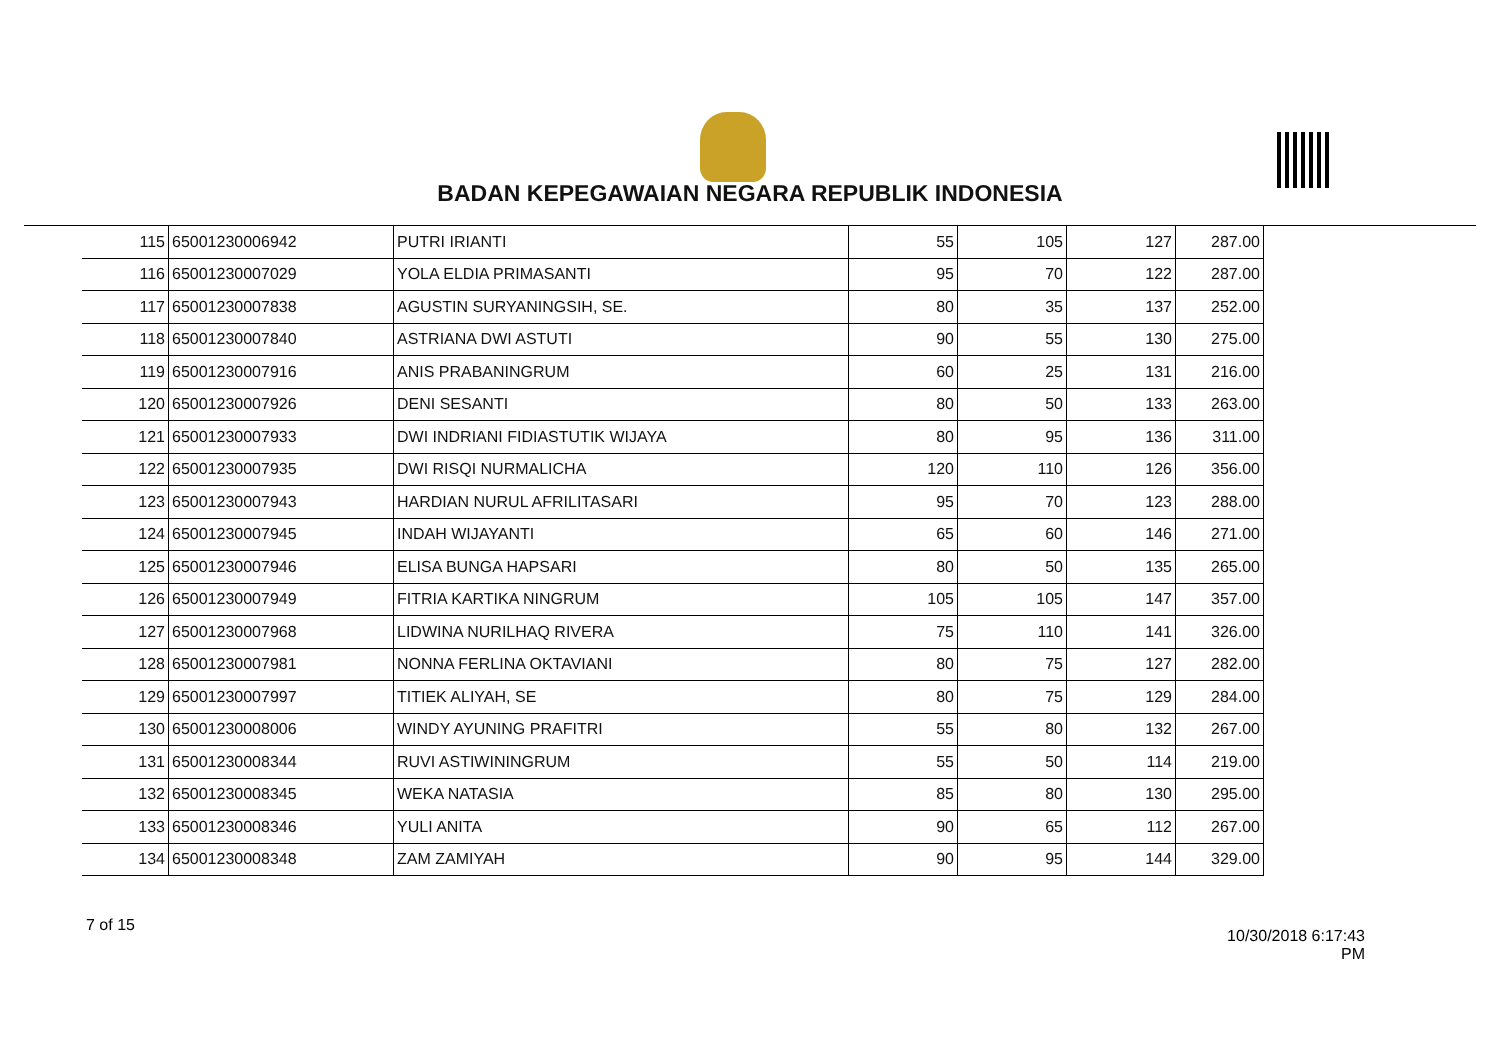BADAN KEPEGAWAIAN NEGARA REPUBLIK INDONESIA
| 115 | 65001230006942 | PUTRI IRIANTI | 55 | 105 | 127 | 287.00 |
| 116 | 65001230007029 | YOLA ELDIA PRIMASANTI | 95 | 70 | 122 | 287.00 |
| 117 | 65001230007838 | AGUSTIN SURYANINGSIH, SE. | 80 | 35 | 137 | 252.00 |
| 118 | 65001230007840 | ASTRIANA DWI ASTUTI | 90 | 55 | 130 | 275.00 |
| 119 | 65001230007916 | ANIS PRABANINGRUM | 60 | 25 | 131 | 216.00 |
| 120 | 65001230007926 | DENI SESANTI | 80 | 50 | 133 | 263.00 |
| 121 | 65001230007933 | DWI INDRIANI FIDIASTUTIK WIJAYA | 80 | 95 | 136 | 311.00 |
| 122 | 65001230007935 | DWI RISQI NURMALICHA | 120 | 110 | 126 | 356.00 |
| 123 | 65001230007943 | HARDIAN NURUL AFRILITASARI | 95 | 70 | 123 | 288.00 |
| 124 | 65001230007945 | INDAH WIJAYANTI | 65 | 60 | 146 | 271.00 |
| 125 | 65001230007946 | ELISA BUNGA HAPSARI | 80 | 50 | 135 | 265.00 |
| 126 | 65001230007949 | FITRIA KARTIKA NINGRUM | 105 | 105 | 147 | 357.00 |
| 127 | 65001230007968 | LIDWINA NURILHAQ RIVERA | 75 | 110 | 141 | 326.00 |
| 128 | 65001230007981 | NONNA FERLINA OKTAVIANI | 80 | 75 | 127 | 282.00 |
| 129 | 65001230007997 | TITIEK ALIYAH, SE | 80 | 75 | 129 | 284.00 |
| 130 | 65001230008006 | WINDY AYUNING PRAFITRI | 55 | 80 | 132 | 267.00 |
| 131 | 65001230008344 | RUVI ASTIWININGRUM | 55 | 50 | 114 | 219.00 |
| 132 | 65001230008345 | WEKA NATASIA | 85 | 80 | 130 | 295.00 |
| 133 | 65001230008346 | YULI ANITA | 90 | 65 | 112 | 267.00 |
| 134 | 65001230008348 | ZAM ZAMIYAH | 90 | 95 | 144 | 329.00 |
7 of 15
10/30/2018 6:17:43 PM